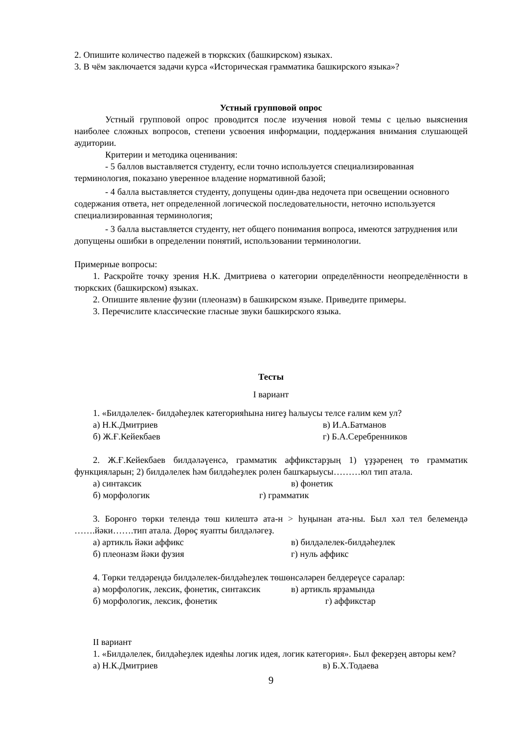2. Опишите количество падежей в тюркских (башкирском) языках.
3. В чём заключается задачи курса «Историческая грамматика башкирского языка»?
Устный групповой опрос
Устный групповой опрос проводится после изучения новой темы с целью выяснения наиболее сложных вопросов, степени усвоения информации, поддержания внимания слушающей аудитории.
Критерии и методика оценивания:
- 5 баллов выставляется студенту, если точно используется специализированная терминология, показано уверенное владение нормативной базой;
- 4 балла выставляется студенту, допущены один-два недочета при освещении основного содержания ответа, нет определенной логической последовательности, неточно используется специализированная терминология;
- 3 балла выставляется студенту, нет общего понимания вопроса, имеются затруднения или допущены ошибки в определении понятий, использовании терминологии.
Примерные вопросы:
1. Раскройте точку зрения Н.К. Дмитриева о категории определённости неопределённости в тюркских (башкирском) языках.
2. Опишите явление фузии (плеоназм) в башкирском языке. Приведите примеры.
3. Перечислите классические гласные звуки башкирского языка.
Тесты
I вариант
1. «Билдәлелек- билдәһеҙлек категорияһына нигеҙ һалыусы телсе ғалим кем ул?
а) Н.К.Дмитриев в) И.А.Батманов
б) Ж.Ғ.Кейекбаев г) Б.А.Серебренников
2. Ж.Ғ.Кейекбаев билдәләүенсә, грамматик аффикстарҙың 1) үҙҙәренең тө грамматик функцияларын; 2) билдәлелек һәм билдәһеҙлек ролен башҡарыусы………юл тип атала.
а) синтаксик в) фонетик
б) морфологик г) грамматик
3. Боронғо төрки телендә төш килештә ата-н > һуңынан ата-ны. Был хәл тел белемендә …….йәки…….тип атала. Дөрөҫ яуапты билдәләгеҙ.
а) артикль йәки аффикс в) билдәлелек-билдәһеҙлек
б) плеоназм йәки фузия г) нуль аффикс
4. Төрки телдәрендә билдәлелек-билдәһеҙлек төшөнсәләрен белдереүсе саралар:
а) морфологик, лексик, фонетик, синтаксик в) артикль ярҙамында
б) морфологик, лексик, фонетик г) аффикстар
II вариант
1. «Билдәлелек, билдәһеҙлек идеяһы логик идея, логик категория». Был фекерҙең авторы кем?
а) Н.К.Дмитриев в) Б.Х.Тодаева
9